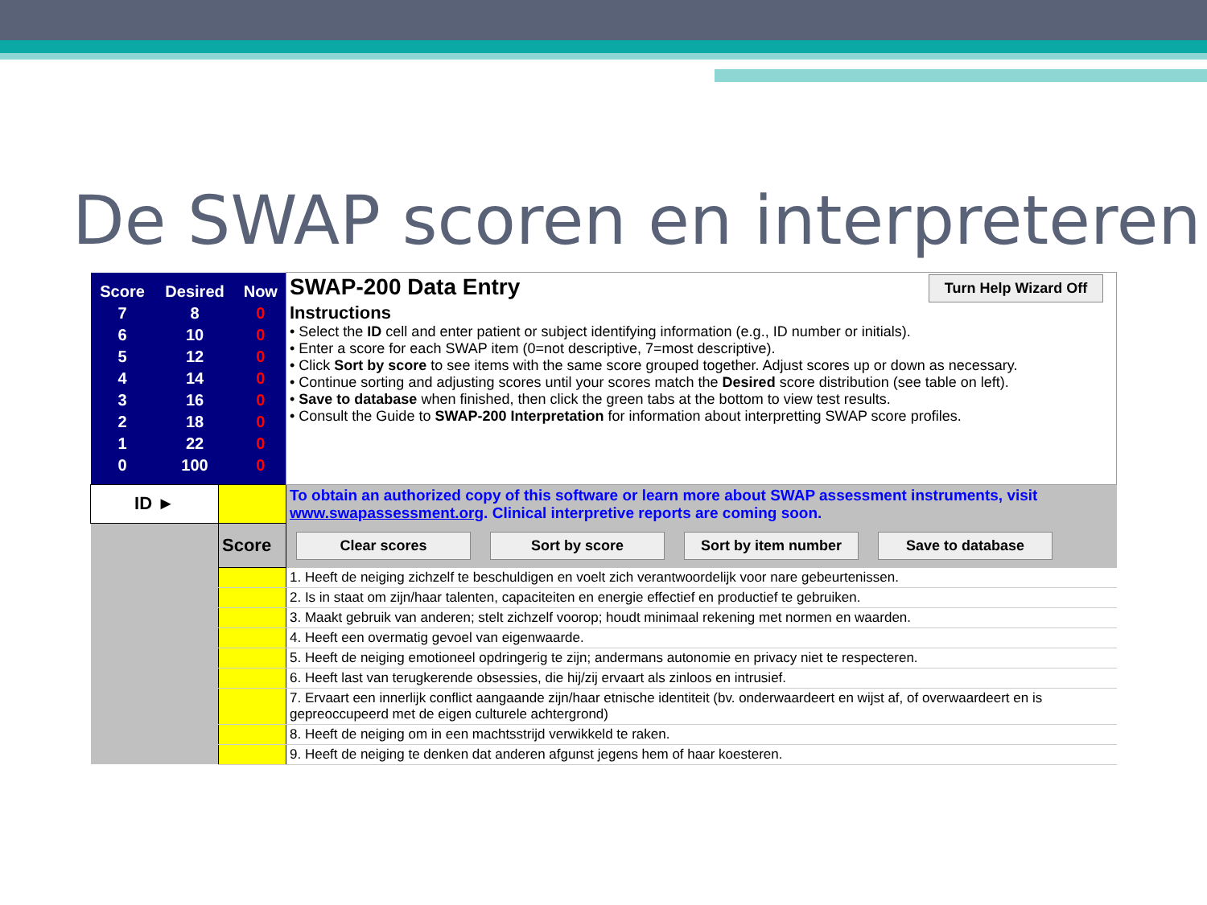De SWAP scoren en interpreteren
| / Score / Desired / Now / / 7 / 8 / 0 / / 6 / 10 / 0 / / 5 / 12 / 0 / / 4 / 14 / 0 / / 3 / 16 / 0 / / 2 / 18 / 0 / / 1 / 22 / 0 / / 0 / 100 / 0 / | | SWAP-200 Data Entry Turn Help Wizard Off Instructions • Select the ID cell and enter patient or subject identifying information (e.g., ID number or initials). • Enter a score for each SWAP item (0=not descriptive, 7=most descriptive). • Click Sort by score to see items with the same score grouped together. Adjust scores up or down as necessary. • Continue sorting and adjusting scores until your scores match the Desired score distribution (see table on left). • Save to database when finished, then click the green tabs at the bottom to view test results. • Consult the Guide to SWAP-200 Interpretation for information about interpretting SWAP score profiles. |
| ID ► | | To obtain an authorized copy of this software or learn more about SWAP assessment instruments, visit www.swapassessment.org . Clinical interpretive reports are coming soon. |
| | Score | Clear scores Sort by score Sort by item number Save to database |
| | | 1. Heeft de neiging zichzelf te beschuldigen en voelt zich verantwoordelijk voor nare gebeurtenissen. |
| | | 2. Is in staat om zijn/haar talenten, capaciteiten en energie effectief en productief te gebruiken. |
| | | 3. Maakt gebruik van anderen; stelt zichzelf voorop; houdt minimaal rekening met normen en waarden. |
| | | 4. Heeft een overmatig gevoel van eigenwaarde. |
| | | 5. Heeft de neiging emotioneel opdringerig te zijn; andermans autonomie en privacy niet te respecteren. |
| | | 6. Heeft last van terugkerende obsessies, die hij/zij ervaart als zinloos en intrusief. |
| | | 7. Ervaart een innerlijk conflict aangaande zijn/haar etnische identiteit (bv. onderwaardeert en wijst af, of overwaardeert en is gepreoccupeerd met de eigen culturele achtergrond) |
| | | 8. Heeft de neiging om in een machtsstrijd verwikkeld te raken. |
| | | 9. Heeft de neiging te denken dat anderen afgunst jegens hem of haar koesteren. |